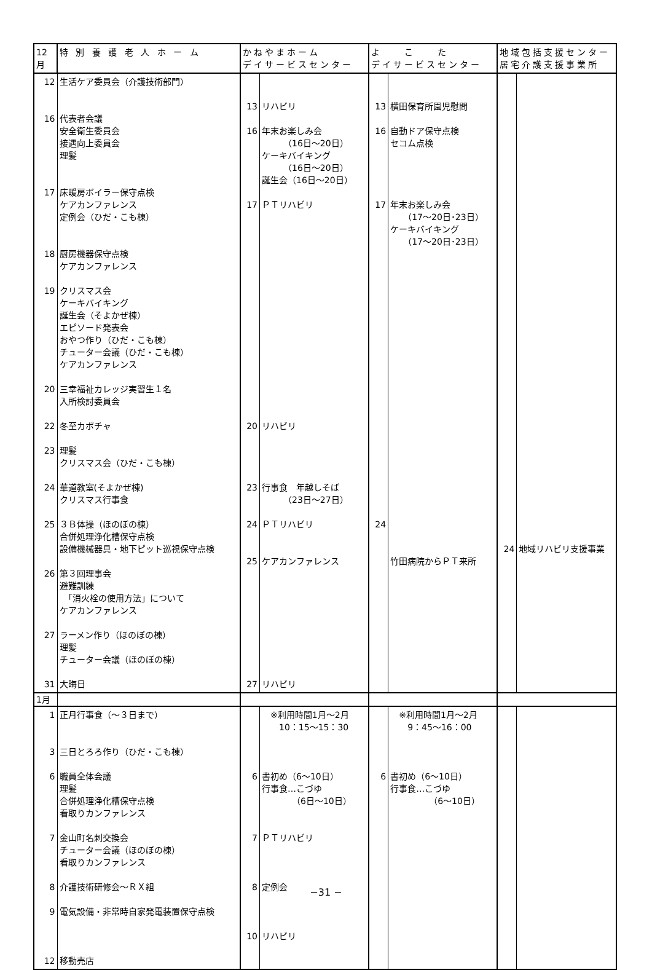| 12月 | 特 別 養 護 老 人 ホ ー ム | かねやまホーム デイサービスセンター | | よ こ た デイサービスセンター | | 地域包括支援センター 居宅介護支援事業所 | |
| --- | --- | --- | --- | --- | --- | --- | --- |
| 12 16 17 18 19 20 22 23 24 25 26 27 31 | 生活ケア委員会（介護技術部門） 代表者会議 安全衛生委員会 接遇向上委員会 理髪 床暖房ボイラー保守点検 ケアカンファレンス 定例会（ひだ・こも棟） 厨房機器保守点検 ケアカンファレンス クリスマス会 ケーキバイキング 誕生会（そよかぜ棟） エピソード発表会 おやつ作り（ひだ・こも棟） チューター会議（ひだ・こも棟） ケアカンファレンス 三幸福祉カレッジ実習生１名 入所検討委員会 冬至カボチャ 理髪 クリスマス会（ひだ・こも棟） 華道教室(そよかぜ棟) クリスマス行事食 ３Ｂ体操（ほのぼの棟） 合併処理浄化槽保守点検 設備機械器具・地下ピット巡視保守点検 第３回理事会 避難訓練 「消火栓の使用方法」について ケアカンファレンス ラーメン作り（ほのぼの棟） 理髪 チューター会議（ほのぼの棟） 大晦日 | 13 16 17 20 23 24 25 27 | リハビリ 年末お楽しみ会 （16日～20日） ケーキバイキング （16日～20日） 誕生会（16日～20日） ＰＴリハビリ リハビリ 行事食 年越しそば （23日～27日） ＰＴリハビリ ケアカンファレンス リハビリ | 13 16 17 24 | 横田保育所園児慰問 自動ドア保守点検 セコム点検 年末お楽しみ会 （17～20日･23日） ケーキバイキング （17～20日･23日） 竹田病院からＰＴ来所 | 24 | 地域リハビリ支援事業 |
| 1月 | | | | | | | |
| 1 3 6 7 8 9 12 | 正月行事食（～３日まで） 三日とろろ作り（ひだ・こも棟） 職員全体会議 理髪 合併処理浄化槽保守点検 看取りカンファレンス 金山町名刺交換会 チューター会議（ほのぼの棟） 看取りカンファレンス 介護技術研修会～ＲＸ組 電気設備・非常時自家発電装置保守点検 移動売店 | 6 7 8 10 | ※利用時間1月～2月 10：15～15：30 書初め（6～10日） 行事食…こづゆ （6日～10日） ＰＴリハビリ 定例会 リハビリ | 6 | ※利用時間1月～2月 9：45～16：00 書初め（6～10日） 行事食…こづゆ （6～10日） | | |
−31 −